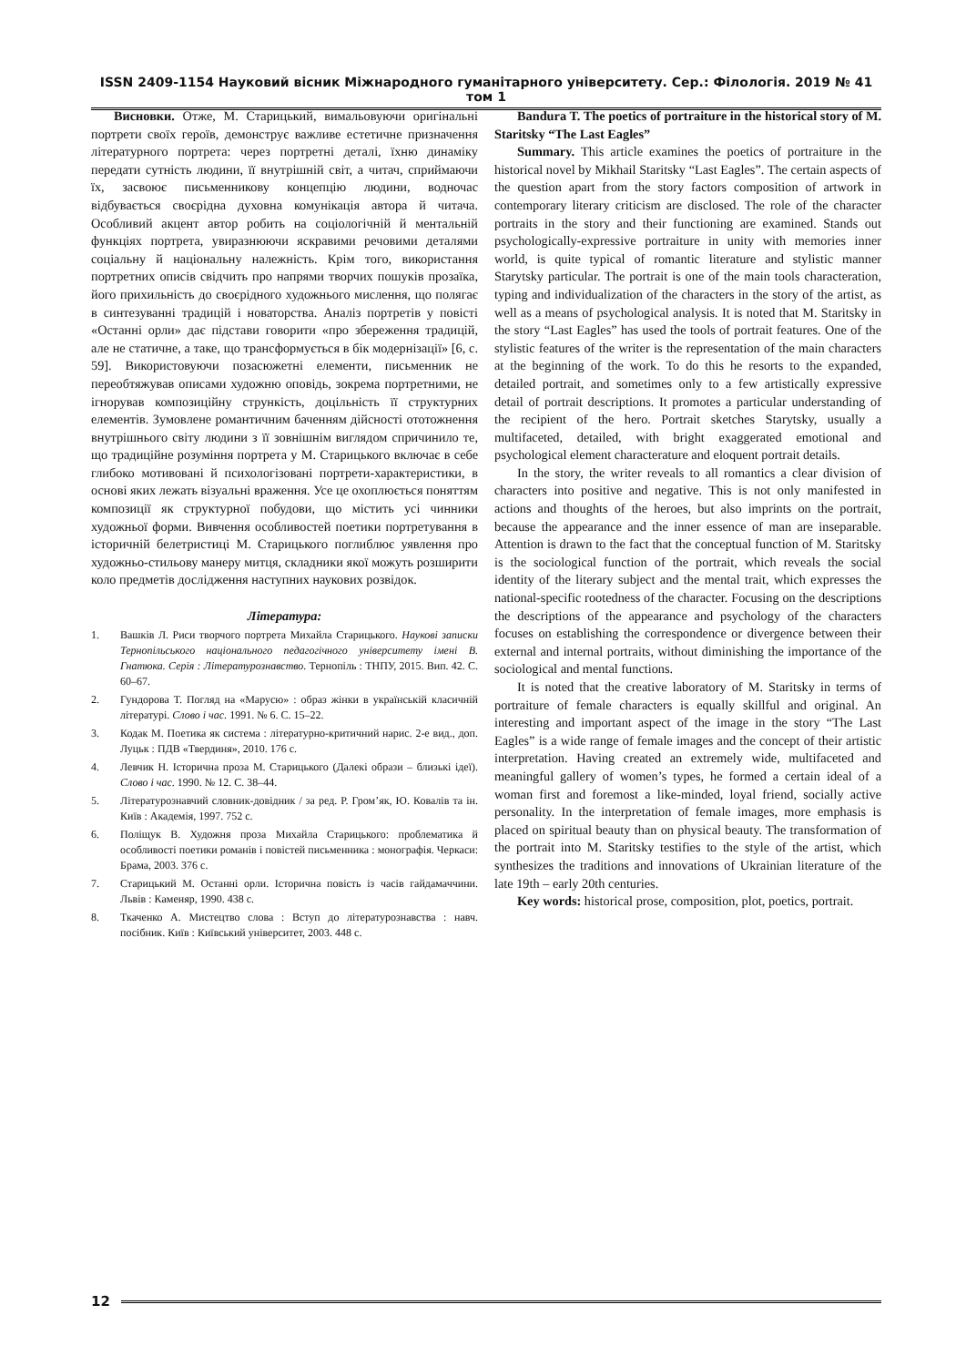ISSN 2409-1154 Науковий вісник Міжнародного гуманітарного університету. Сер.: Філологія. 2019 № 41 том 1
Висновки. Отже, М. Старицький, вимальовуючи оригінальні портрети своїх героїв, демонструє важливе естетичне призначення літературного портрета: через портретні деталі, їхню динаміку передати сутність людини, її внутрішній світ, а читач, сприймаючи їх, засвоює письменникову концепцію людини, водночас відбувається своєрідна духовна комунікація автора й читача. Особливий акцент автор робить на соціологічній й ментальній функціях портрета, увиразнюючи яскравими речовими деталями соціальну й національну належність. Крім того, використання портретних описів свідчить про напрями творчих пошуків прозаїка, його прихильність до своєрідного художнього мислення, що полягає в синтезуванні традицій і новаторства. Аналіз портретів у повісті «Останні орли» дає підстави говорити «про збереження традицій, але не статичне, а таке, що трансформується в бік модернізації» [6, с. 59]. Використовуючи позасюжетні елементи, письменник не переобтяжував описами художню оповідь, зокрема портретними, не ігнорував композиційну стрункість, доцільність її структурних елементів. Зумовлене романтичним баченням дійсності ототожнення внутрішнього світу людини з її зовнішнім виглядом спричинило те, що традиційне розуміння портрета у М. Старицького включає в себе глибоко мотивовані й психологізовані портрети-характеристики, в основі яких лежать візуальні враження. Усе це охоплюється поняттям композиції як структурної побудови, що містить усі чинники художньої форми. Вивчення особливостей поетики портретування в історичній белетристиці М. Старицького поглиблює уявлення про художньо-стильову манеру митця, складники якої можуть розширити коло предметів дослідження наступних наукових розвідок.
Література:
1. Вашків Л. Риси творчого портрета Михайла Старицького. Наукові записки Тернопільського національного педагогічного університету імені В. Гнатюка. Серія : Літературознавство. Тернопіль : ТНПУ, 2015. Вип. 42. С. 60–67.
2. Гундорова Т. Погляд на «Марусю» : образ жінки в українській класичній літературі. Слово і час. 1991. № 6. С. 15–22.
3. Кодак М. Поетика як система : літературно-критичний нарис. 2-е вид., доп. Луцьк : ПДВ «Твердиня», 2010. 176 с.
4. Левчик Н. Історична проза М. Старицького (Далекі образи – близькі ідеї). Слово і час. 1990. № 12. С. 38–44.
5. Літературознавчий словник-довідник / за ред. Р. Гром’як, Ю. Ковалів та ін. Київ : Академія, 1997. 752 с.
6. Поліщук В. Художня проза Михайла Старицького: проблематика й особливості поетики романів і повістей письменника : монографія. Черкаси: Брама, 2003. 376 с.
7. Старицький М. Останні орли. Історична повість із часів гайдамаччини. Львів : Каменяр, 1990. 438 с.
8. Ткаченко А. Мистецтво слова : Вступ до літературознавства : навч. посібник. Київ : Київський університет, 2003. 448 с.
Bandura T. The poetics of portraiture in the historical story of M. Staritsky “The Last Eagles”
Summary. This article examines the poetics of portraiture in the historical novel by Mikhail Staritsky “Last Eagles”. The certain aspects of the question apart from the story factors composition of artwork in contemporary literary criticism are disclosed. The role of the character portraits in the story and their functioning are examined. Stands out psychologically-expressive portraiture in unity with memories inner world, is quite typical of romantic literature and stylistic manner Starytsky particular. The portrait is one of the main tools characteration, typing and individualization of the characters in the story of the artist, as well as a means of psychological analysis. It is noted that M. Staritsky in the story “Last Eagles” has used the tools of portrait features. One of the stylistic features of the writer is the representation of the main characters at the beginning of the work. To do this he resorts to the expanded, detailed portrait, and sometimes only to a few artistically expressive detail of portrait descriptions. It promotes a particular understanding of the recipient of the hero. Portrait sketches Starytsky, usually a multifaceted, detailed, with bright exaggerated emotional and psychological element characterature and eloquent portrait details.
In the story, the writer reveals to all romantics a clear division of characters into positive and negative. This is not only manifested in actions and thoughts of the heroes, but also imprints on the portrait, because the appearance and the inner essence of man are inseparable. Attention is drawn to the fact that the conceptual function of M. Staritsky is the sociological function of the portrait, which reveals the social identity of the literary subject and the mental trait, which expresses the national-specific rootedness of the character. Focusing on the descriptions the descriptions of the appearance and psychology of the characters focuses on establishing the correspondence or divergence between their external and internal portraits, without diminishing the importance of the sociological and mental functions.
It is noted that the creative laboratory of M. Staritsky in terms of portraiture of female characters is equally skillful and original. An interesting and important aspect of the image in the story “The Last Eagles” is a wide range of female images and the concept of their artistic interpretation. Having created an extremely wide, multifaceted and meaningful gallery of women’s types, he formed a certain ideal of a woman first and foremost a like-minded, loyal friend, socially active personality. In the interpretation of female images, more emphasis is placed on spiritual beauty than on physical beauty. The transformation of the portrait into M. Staritsky testifies to the style of the artist, which synthesizes the traditions and innovations of Ukrainian literature of the late 19th – early 20th centuries.
Key words: historical prose, composition, plot, poetics, portrait.
12